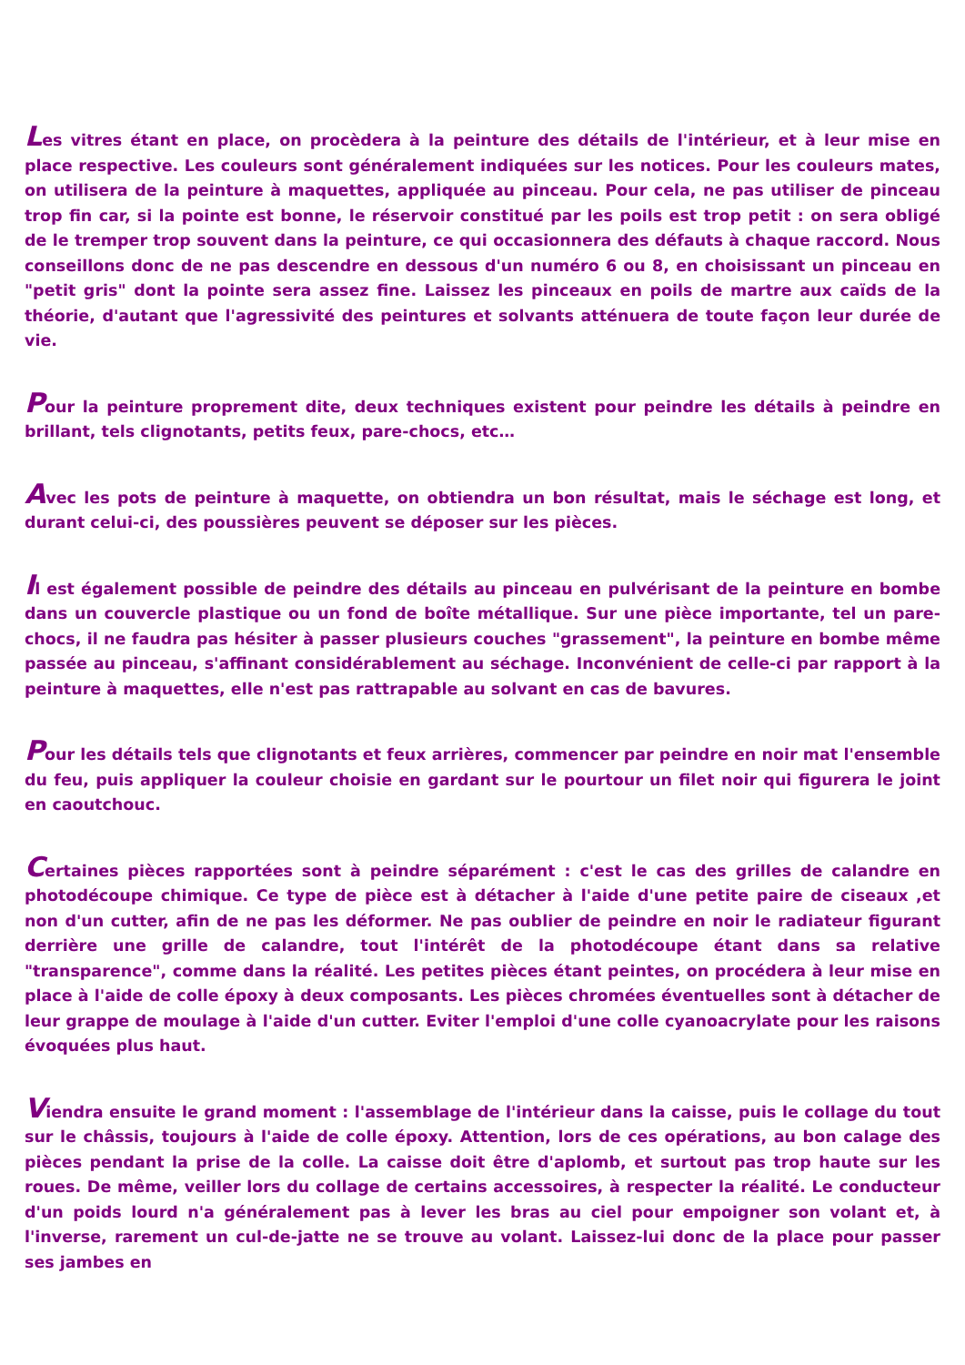Les vitres étant en place, on procèdera à la peinture des détails de l'intérieur, et à leur mise en place respective. Les couleurs sont généralement indiquées sur les notices. Pour les couleurs mates, on utilisera de la peinture à maquettes, appliquée au pinceau. Pour cela, ne pas utiliser de pinceau trop fin car, si la pointe est bonne, le réservoir constitué par les poils est trop petit : on sera obligé de le tremper trop souvent dans la peinture, ce qui occasionnera des défauts à chaque raccord. Nous conseillons donc de ne pas descendre en dessous d'un numéro 6 ou 8, en choisissant un pinceau en "petit gris" dont la pointe sera assez fine. Laissez les pinceaux en poils de martre aux caïds de la théorie, d'autant que l'agressivité des peintures et solvants atténuera de toute façon leur durée de vie.
Pour la peinture proprement dite, deux techniques existent pour peindre les détails à peindre en brillant, tels clignotants, petits feux, pare-chocs, etc…
Avec les pots de peinture à maquette, on obtiendra un bon résultat, mais le séchage est long, et durant celui-ci, des poussières peuvent se déposer sur les pièces.
Il est également possible de peindre des détails au pinceau en pulvérisant de la peinture en bombe dans un couvercle plastique ou un fond de boîte métallique. Sur une pièce importante, tel un pare-chocs, il ne faudra pas hésiter à passer plusieurs couches "grassement", la peinture en bombe même passée au pinceau, s'affinant considérablement au séchage. Inconvénient de celle-ci par rapport à la peinture à maquettes, elle n'est pas rattrapable au solvant en cas de bavures.
Pour les détails tels que clignotants et feux arrières, commencer par peindre en noir mat l'ensemble du feu, puis appliquer la couleur choisie en gardant sur le pourtour un filet noir qui figurera le joint en caoutchouc.
Certaines pièces rapportées sont à peindre séparément : c'est le cas des grilles de calandre en photodécoupe chimique. Ce type de pièce est à détacher à l'aide d'une petite paire de ciseaux ,et non d'un cutter, afin de ne pas les déformer. Ne pas oublier de peindre en noir le radiateur figurant derrière une grille de calandre, tout l'intérêt de la photodécoupe étant dans sa relative "transparence", comme dans la réalité. Les petites pièces étant peintes, on procédera à leur mise en place à l'aide de colle époxy à deux composants. Les pièces chromées éventuelles sont à détacher de leur grappe de moulage à l'aide d'un cutter. Eviter l'emploi d'une colle cyanoacrylate pour les raisons évoquées plus haut.
Viendra ensuite le grand moment : l'assemblage de l'intérieur dans la caisse, puis le collage du tout sur le châssis, toujours à l'aide de colle époxy. Attention, lors de ces opérations, au bon calage des pièces pendant la prise de la colle. La caisse doit être d'aplomb, et surtout pas trop haute sur les roues. De même, veiller lors du collage de certains accessoires, à respecter la réalité. Le conducteur d'un poids lourd n'a généralement pas à lever les bras au ciel pour empoigner son volant et, à l'inverse, rarement un cul-de-jatte ne se trouve au volant. Laissez-lui donc de la place pour passer ses jambes en